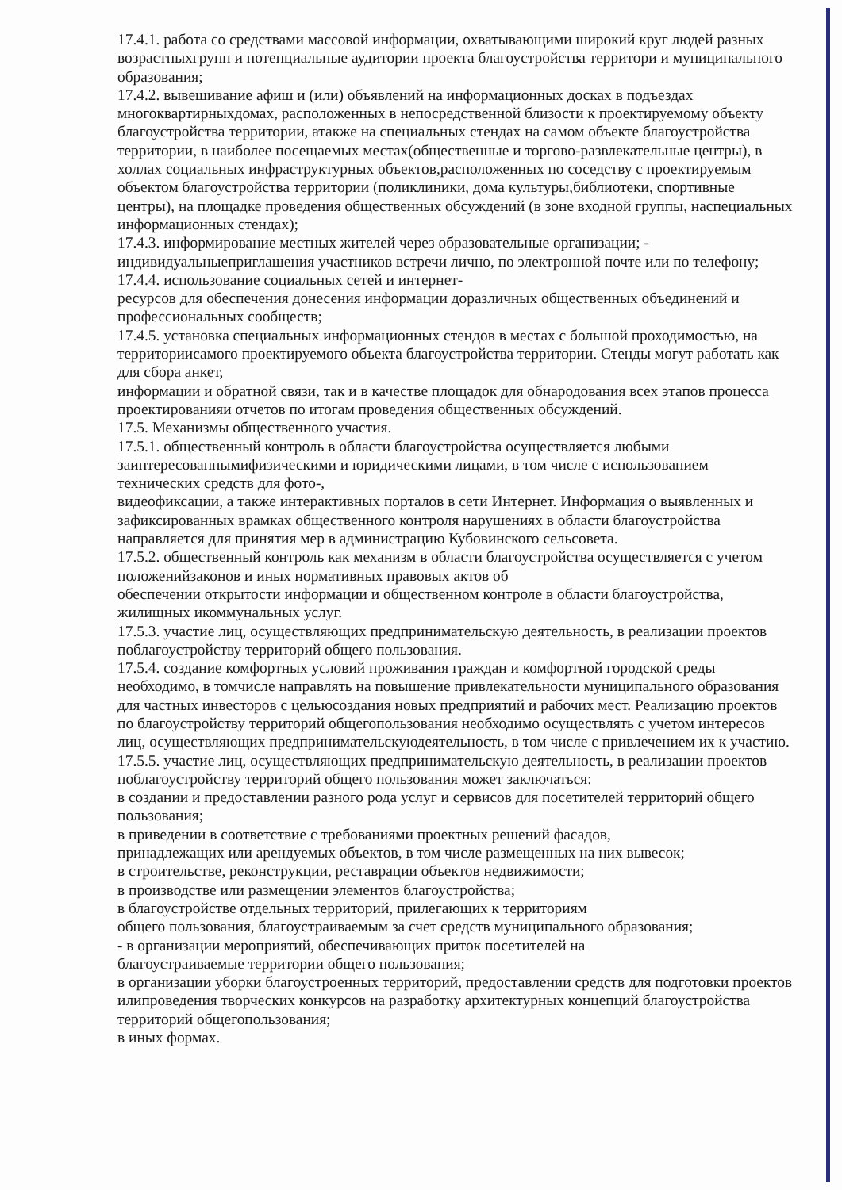17.4.1. работа со средствами массовой информации, охватывающими широкий круг людей разных возрастныхгрупп и потенциальные аудитории проекта благоустройства территори и муниципального образования;
17.4.2. вывешивание афиш и (или) объявлений на информационных досках в подъездах многоквартирныхдомах, расположенных в непосредственной близости к проектируемому объекту благоустройства территории, атакже на специальных стендах на самом объекте благоустройства территории, в наиболее посещаемых местах(общественные и торгово-развлекательные центры), в холлах социальных инфраструктурных объектов,расположенных по соседству с проектируемым объектом благоустройства территории (поликлиники, дома культуры,библиотеки, спортивные центры), на площадке проведения общественных обсуждений (в зоне входной группы, наспециальных информационных стендах);
17.4.3. информирование местных жителей через образовательные организации; - индивидуальныеприглашения участников встречи лично, по электронной почте или по телефону;
17.4.4. использование социальных сетей и интернет-
ресурсов для обеспечения донесения информации доразличных общественных объединений и профессиональных сообществ;
17.4.5. установка специальных информационных стендов в местах с большой проходимостью, на территориисамого проектируемого объекта благоустройства территории. Стенды могут работать как для сбора анкет,
информации и обратной связи, так и в качестве площадок для обнародования всех этапов процесса проектированияи отчетов по итогам проведения общественных обсуждений.
17.5. Механизмы общественного участия.
17.5.1. общественный контроль в области благоустройства осуществляется любыми заинтересованнымифизическими и юридическими лицами, в том числе с использованием технических средств для фото-,
видеофиксации, а также интерактивных порталов в сети Интернет. Информация о выявленных и зафиксированных врамках общественного контроля нарушениях в области благоустройства направляется для принятия мер в администрацию Кубовинского сельсовета.
17.5.2. общественный контроль как механизм в области благоустройства осуществляется с учетом положенийзаконов и иных нормативных правовых актов об
обеспечении открытости информации и общественном контроле в области благоустройства, жилищных икоммунальных услуг.
17.5.3. участие лиц, осуществляющих предпринимательскую деятельность, в реализации проектов поблагоустройству территорий общего пользования.
17.5.4. создание комфортных условий проживания граждан и комфортной городской среды необходимо, в томчисле направлять на повышение привлекательности муниципального образования для частных инвесторов с цельюсоздания новых предприятий и рабочих мест. Реализацию проектов по благоустройству территорий общегопользования необходимо осуществлять с учетом интересов лиц, осуществляющих предпринимательскуюдеятельность, в том числе с привлечением их к участию.
17.5.5. участие лиц, осуществляющих предпринимательскую деятельность, в реализации проектов поблагоустройству территорий общего пользования может заключаться:
в создании и предоставлении разного рода услуг и сервисов для посетителей территорий общего пользования;
в приведении в соответствие с требованиями проектных решений фасадов,
принадлежащих или арендуемых объектов, в том числе размещенных на них вывесок;
в строительстве, реконструкции, реставрации объектов недвижимости;
в производстве или размещении элементов благоустройства;
в благоустройстве отдельных территорий, прилегающих к территориям
общего пользования, благоустраиваемым за счет средств муниципального образования;
- в организации мероприятий, обеспечивающих приток посетителей на
благоустраиваемые территории общего пользования;
в организации уборки благоустроенных территорий, предоставлении средств для подготовки проектов илипроведения творческих конкурсов на разработку архитектурных концепций благоустройства территорий общегопользования;
в иных формах.